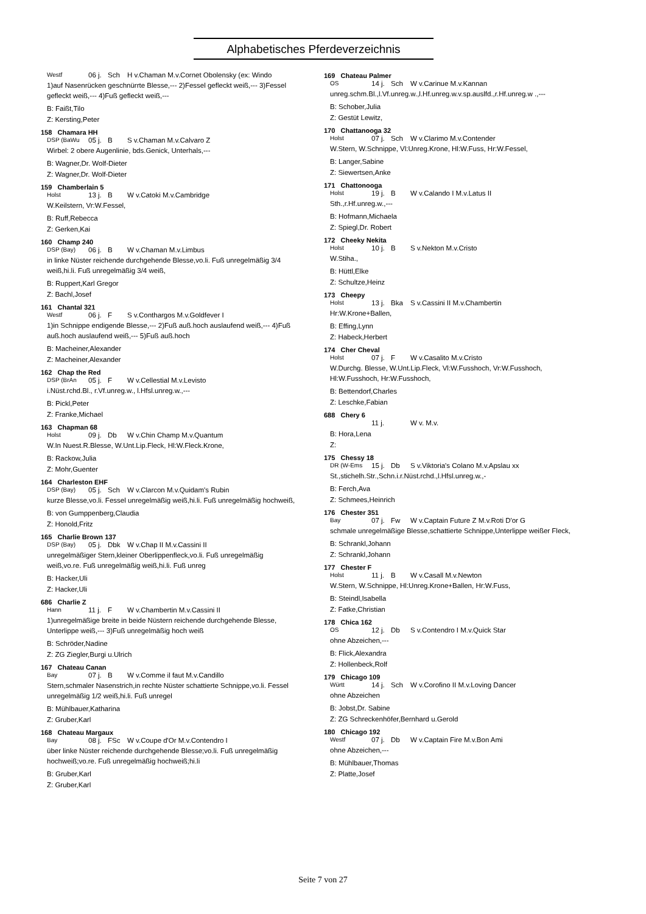Alphabetisches Pferdeverzeichnis
Westf 06 j. Sch H v.Chaman M.v.Cornet Obolensky (ex: Windo
1)auf Nasenrücken geschnürrte Blesse,--- 2)Fessel gefleckt weiß,--- 3)Fessel gefleckt weiß,--- 4)Fuß gefleckt weiß,---
B: Faißt,Tilo
Z: Kersting,Peter
158 Chamara HH
DSP (BaWu 05 j. B S v.Chaman M.v.Calvaro Z
Wirbel: 2 obere Augenlinie, bds.Genick, Unterhals,---
B: Wagner,Dr. Wolf-Dieter
Z: Wagner,Dr. Wolf-Dieter
159 Chamberlain 5
Holst 13 j. B W v.Catoki M.v.Cambridge
W.Keilstern, Vr:W.Fessel,
B: Ruff,Rebecca
Z: Gerken,Kai
160 Champ 240
DSP (Bay) 06 j. B W v.Chaman M.v.Limbus
in linke Nüster reichende durchgehende Blesse,vo.li. Fuß unregelmäßig 3/4 weiß,hi.li. Fuß unregelmäßig 3/4 weiß,
B: Ruppert,Karl Gregor
Z: Bachl,Josef
161 Chantal 321
Westf 06 j. F S v.Conthargos M.v.Goldfever I
1)in Schnippe endigende Blesse,--- 2)Fuß auß.hoch auslaufend weiß,--- 4)Fuß auß.hoch auslaufend weiß,--- 5)Fuß auß.hoch
B: Macheiner,Alexander
Z: Macheiner,Alexander
162 Chap the Red
DSP (BrAn 05 j. F W v.Cellestial M.v.Levisto
i.Nüst.rchd.Bl., r.Vf.unreg.w., l.Hfsl.unreg.w.,---
B: Pickl,Peter
Z: Franke,Michael
163 Chapman 68
Holst 09 j. Db W v.Chin Champ M.v.Quantum
W.In Nuest.R.Blesse, W.Unt.Lip.Fleck, Hl:W.Fleck.Krone,
B: Rackow,Julia
Z: Mohr,Guenter
164 Charleston EHF
DSP (Bay) 05 j. Sch W v.Clarcon M.v.Quidam's Rubin
kurze Blesse,vo.li. Fessel unregelmäßig weiß,hi.li. Fuß unregelmäßig hochweiß,
B: von Gumppenberg,Claudia
Z: Honold,Fritz
165 Charlie Brown 137
DSP (Bay) 05 j. Dbk W v.Chap II M.v.Cassini II
unregelmäßiger Stern,kleiner Oberlippenfleck,vo.li. Fuß unregelmäßig weiß,vo.re. Fuß unregelmäßig weiß,hi.li. Fuß unreg
B: Hacker,Uli
Z: Hacker,Uli
686 Charlie Z
Hann 11 j. F W v.Chambertin M.v.Cassini II
1)unregelmäßige breite in beide Nüstern reichende durchgehende Blesse, Unterlippe weiß,--- 3)Fuß unregelmäßig hoch weiß
B: Schröder,Nadine
Z: ZG Ziegler,Burgi u.Ulrich
167 Chateau Canan
Bay 07 j. B W v.Comme il faut M.v.Candillo
Stern,schmaler Nasenstrich,in rechte Nüster schattierte Schnippe,vo.li. Fessel unregelmäßig 1/2 weiß,hi.li. Fuß unregel
B: Mühlbauer,Katharina
Z: Gruber,Karl
168 Chateau Margaux
Bay 08 j. FSc W v.Coupe d'Or M.v.Contendro I
über linke Nüster reichende durchgehende Blesse;vo.li. Fuß unregelmäßig hochweiß;vo.re. Fuß unregelmäßig hochweiß;hi.li
B: Gruber,Karl
Z: Gruber,Karl
169 Chateau Palmer
OS 14 j. Sch W v.Carinue M.v.Kannan
unreg.schm.Bl.,l.Vf.unreg.w.,l.Hf.unreg.w.v.sp.auslfd.,r.Hf.unreg.w .,---
B: Schober,Julia
Z: Gestüt Lewitz,
170 Chattanooga 32
Holst 07 j. Sch W v.Clarimo M.v.Contender
W.Stern, W.Schnippe, Vl:Unreg.Krone, Hl:W.Fuss, Hr:W.Fessel,
B: Langer,Sabine
Z: Siewertsen,Anke
171 Chattonooga
Holst 19 j. B W v.Calando I M.v.Latus II
Sth.,r.Hf.unreg.w.,---
B: Hofmann,Michaela
Z: Spiegl,Dr. Robert
172 Cheeky Nekita
Holst 10 j. B S v.Nekton M.v.Cristo
W.Stiha.,
B: Hüttl,Elke
Z: Schultze,Heinz
173 Cheepy
Holst 13 j. Bka S v.Cassini II M.v.Chambertin
Hr:W.Krone+Ballen,
B: Effing,Lynn
Z: Habeck,Herbert
174 Cher Cheval
Holst 07 j. F W v.Casalito M.v.Cristo
W.Durchg. Blesse, W.Unt.Lip.Fleck, Vl:W.Fusshoch, Vr:W.Fusshoch, Hl:W.Fusshoch, Hr:W.Fusshoch,
B: Bettendorf,Charles
Z: Leschke,Fabian
688 Chery 6
11 j. W v. M.v.
B: Hora,Lena
Z:
175 Chessy 18
DR (W-Ems 15 j. Db S v.Viktoria's Colano M.v.Apslau xx
St.,stichelh.Str.,Schn.i.r.Nüst.rchd.,l.Hfsl.unreg.w.,-
B: Ferch,Ava
Z: Schmees,Heinrich
176 Chester 351
Bay 07 j. Fw W v.Captain Future Z M.v.Roti D'or G
schmale unregelmäßige Blesse,schattierte Schnippe,Unterlippe weißer Fleck,
B: Schrankl,Johann
Z: Schrankl,Johann
177 Chester F
Holst 11 j. B W v.Casall M.v.Newton
W.Stern, W.Schnippe, Hl:Unreg.Krone+Ballen, Hr:W.Fuss,
B: Steindl,Isabella
Z: Fatke,Christian
178 Chica 162
OS 12 j. Db S v.Contendro I M.v.Quick Star
ohne Abzeichen,---
B: Flick,Alexandra
Z: Hollenbeck,Rolf
179 Chicago 109
Württ 14 j. Sch W v.Corofino II M.v.Loving Dancer
ohne Abzeichen
B: Jobst,Dr. Sabine
Z: ZG Schreckenhöfer,Bernhard u.Gerold
180 Chicago 192
Westf 07 j. Db W v.Captain Fire M.v.Bon Ami
ohne Abzeichen,---
B: Mühlbauer,Thomas
Z: Platte,Josef
Seite 7 von 27